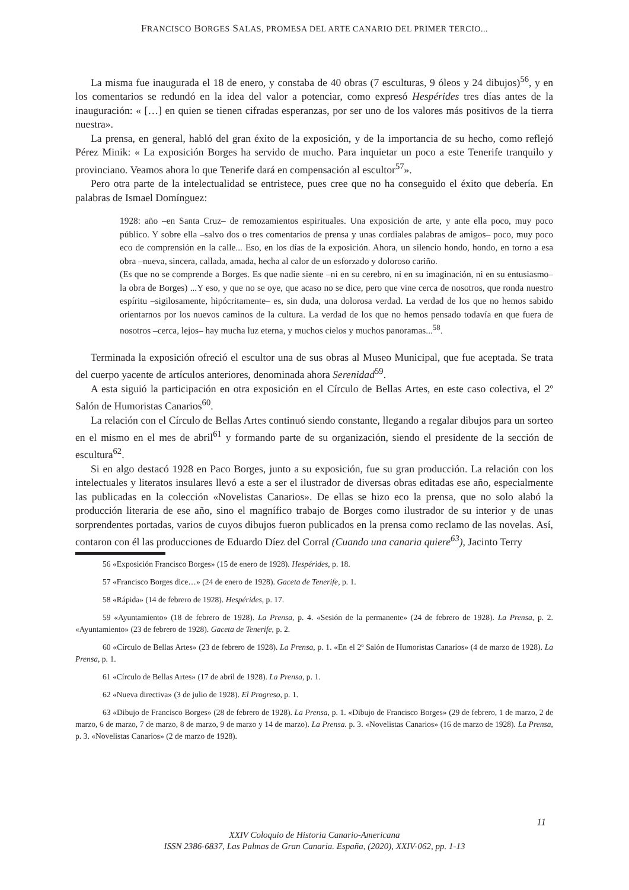FRANCISCO BORGES SALAS, PROMESA DEL ARTE CANARIO DEL PRIMER TERCIO...
La misma fue inaugurada el 18 de enero, y constaba de 40 obras (7 esculturas, 9 óleos y 24 dibujos)<sup>56</sup>, y en los comentarios se redundó en la idea del valor a potenciar, como expresó Hespérides tres días antes de la inauguración: « […] en quien se tienen cifradas esperanzas, por ser uno de los valores más positivos de la tierra nuestra».
La prensa, en general, habló del gran éxito de la exposición, y de la importancia de su hecho, como reflejó Pérez Minik: « La exposición Borges ha servido de mucho. Para inquietar un poco a este Tenerife tranquilo y provinciano. Veamos ahora lo que Tenerife dará en compensación al escultor<sup>57</sup>».
Pero otra parte de la intelectualidad se entristece, pues cree que no ha conseguido el éxito que debería. En palabras de Ismael Domínguez:
1928: año –en Santa Cruz– de remozamientos espirituales. Una exposición de arte, y ante ella poco, muy poco público. Y sobre ella –salvo dos o tres comentarios de prensa y unas cordiales palabras de amigos– poco, muy poco eco de comprensión en la calle... Eso, en los días de la exposición. Ahora, un silencio hondo, hondo, en torno a esa obra –nueva, sincera, callada, amada, hecha al calor de un esforzado y doloroso cariño.
(Es que no se comprende a Borges. Es que nadie siente –ni en su cerebro, ni en su imaginación, ni en su entusiasmo– la obra de Borges) ...Y eso, y que no se oye, que acaso no se dice, pero que vine cerca de nosotros, que ronda nuestro espíritu –sigilosamente, hipócritamente– es, sin duda, una dolorosa verdad. La verdad de los que no hemos sabido orientarnos por los nuevos caminos de la cultura. La verdad de los que no hemos pensado todavía en que fuera de nosotros –cerca, lejos– hay mucha luz eterna, y muchos cielos y muchos panoramas...<sup>58</sup>.
Terminada la exposición ofreció el escultor una de sus obras al Museo Municipal, que fue aceptada. Se trata del cuerpo yacente de artículos anteriores, denominada ahora Serenidad<sup>59</sup>.
A esta siguió la participación en otra exposición en el Círculo de Bellas Artes, en este caso colectiva, el 2º Salón de Humoristas Canarios<sup>60</sup>.
La relación con el Círculo de Bellas Artes continuó siendo constante, llegando a regalar dibujos para un sorteo en el mismo en el mes de abril<sup>61</sup> y formando parte de su organización, siendo el presidente de la sección de escultura<sup>62</sup>.
Si en algo destacó 1928 en Paco Borges, junto a su exposición, fue su gran producción. La relación con los intelectuales y literatos insulares llevó a este a ser el ilustrador de diversas obras editadas ese año, especialmente las publicadas en la colección «Novelistas Canarios». De ellas se hizo eco la prensa, que no solo alabó la producción literaria de ese año, sino el magnífico trabajo de Borges como ilustrador de su interior y de unas sorprendentes portadas, varios de cuyos dibujos fueron publicados en la prensa como reclamo de las novelas. Así, contaron con él las producciones de Eduardo Díez del Corral (Cuando una canaria quiere<sup>63</sup>), Jacinto Terry
56 «Exposición Francisco Borges» (15 de enero de 1928). Hespérides, p. 18.
57 «Francisco Borges dice…» (24 de enero de 1928). Gaceta de Tenerife, p. 1.
58 «Rápida» (14 de febrero de 1928). Hespérides, p. 17.
59 «Ayuntamiento» (18 de febrero de 1928). La Prensa, p. 4. «Sesión de la permanente» (24 de febrero de 1928). La Prensa, p. 2. «Ayuntamiento» (23 de febrero de 1928). Gaceta de Tenerife, p. 2.
60 «Círculo de Bellas Artes» (23 de febrero de 1928). La Prensa, p. 1. «En el 2º Salón de Humoristas Canarios» (4 de marzo de 1928). La Prensa, p. 1.
61 «Círculo de Bellas Artes» (17 de abril de 1928). La Prensa, p. 1.
62 «Nueva directiva» (3 de julio de 1928). El Progreso, p. 1.
63 «Dibujo de Francisco Borges» (28 de febrero de 1928). La Prensa, p. 1. «Dibujo de Francisco Borges» (29 de febrero, 1 de marzo, 2 de marzo, 6 de marzo, 7 de marzo, 8 de marzo, 9 de marzo y 14 de marzo). La Prensa. p. 3. «Novelistas Canarios» (16 de marzo de 1928). La Prensa, p. 3. «Novelistas Canarios» (2 de marzo de 1928).
11
XXIV Coloquio de Historia Canario-Americana
ISSN 2386-6837, Las Palmas de Gran Canaria. España, (2020), XXIV-062, pp. 1-13